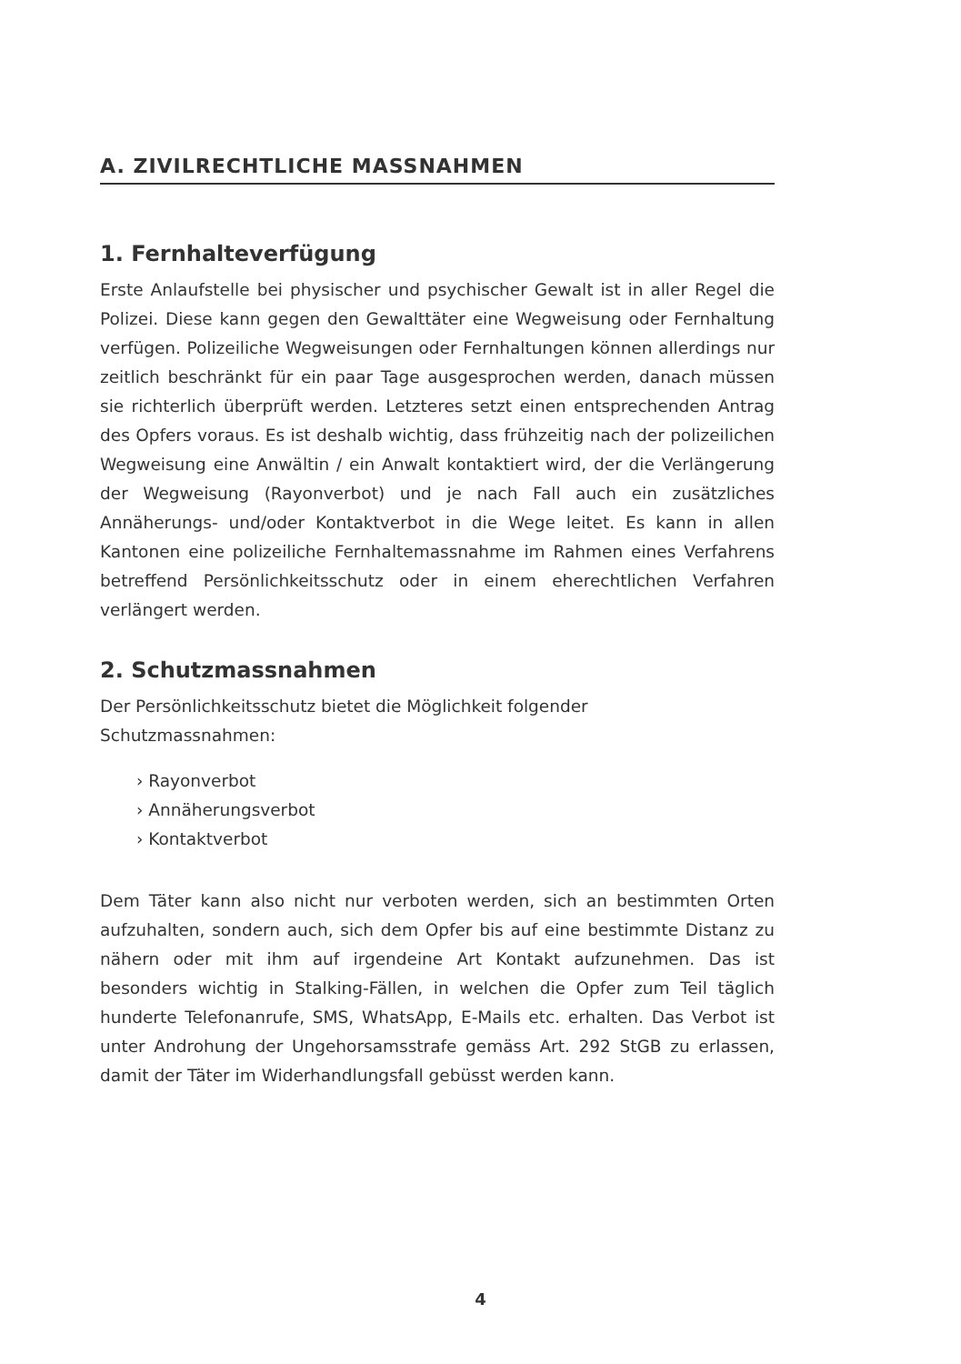A. ZIVILRECHTLICHE MASSNAHMEN
1. Fernhalteverfügung
Erste Anlaufstelle bei physischer und psychischer Gewalt ist in aller Regel die Polizei. Diese kann gegen den Gewalttäter eine Wegweisung oder Fern­haltung verfügen. Polizeiliche Wegweisungen oder Fernhaltungen können allerdings nur zeitlich beschränkt für ein paar Tage ausgesprochen werden, danach müssen sie richterlich überprüft werden. Letzteres setzt einen entsprechenden Antrag des Opfers voraus. Es ist deshalb wichtig, dass frühzeitig nach der polizeilichen Wegweisung eine Anwältin / ein Anwalt kontaktiert wird, der die Verlängerung der Wegweisung (Rayonverbot) und je nach Fall auch ein zusätzliches Annäherungs- und/oder Kontakt­verbot in die Wege leitet. Es kann in allen Kantonen eine polizeiliche Fernhaltemassnahme im Rahmen eines Verfahrens betreffend Persönlich­keitsschutz oder in einem eherechtlichen Verfahren verlängert werden.
2. Schutzmassnahmen
Der Persönlichkeitsschutz bietet die Möglichkeit folgender
Schutzmassnahmen:
› Rayonverbot
› Annäherungsverbot
› Kontaktverbot
Dem Täter kann also nicht nur verboten werden, sich an bestimmten Orten aufzuhalten, sondern auch, sich dem Opfer bis auf eine bestimmte Distanz zu nähern oder mit ihm auf irgendeine Art Kontakt aufzunehmen. Das ist besonders wichtig in Stalking-Fällen, in welchen die Opfer zum Teil täglich hunderte Telefonanrufe, SMS, WhatsApp, E-Mails etc. erhalten. Das Verbot ist unter Androhung der Ungehorsamsstrafe gemäss Art. 292 StGB zu erlassen, damit der Täter im Widerhandlungsfall gebüsst werden kann.
4